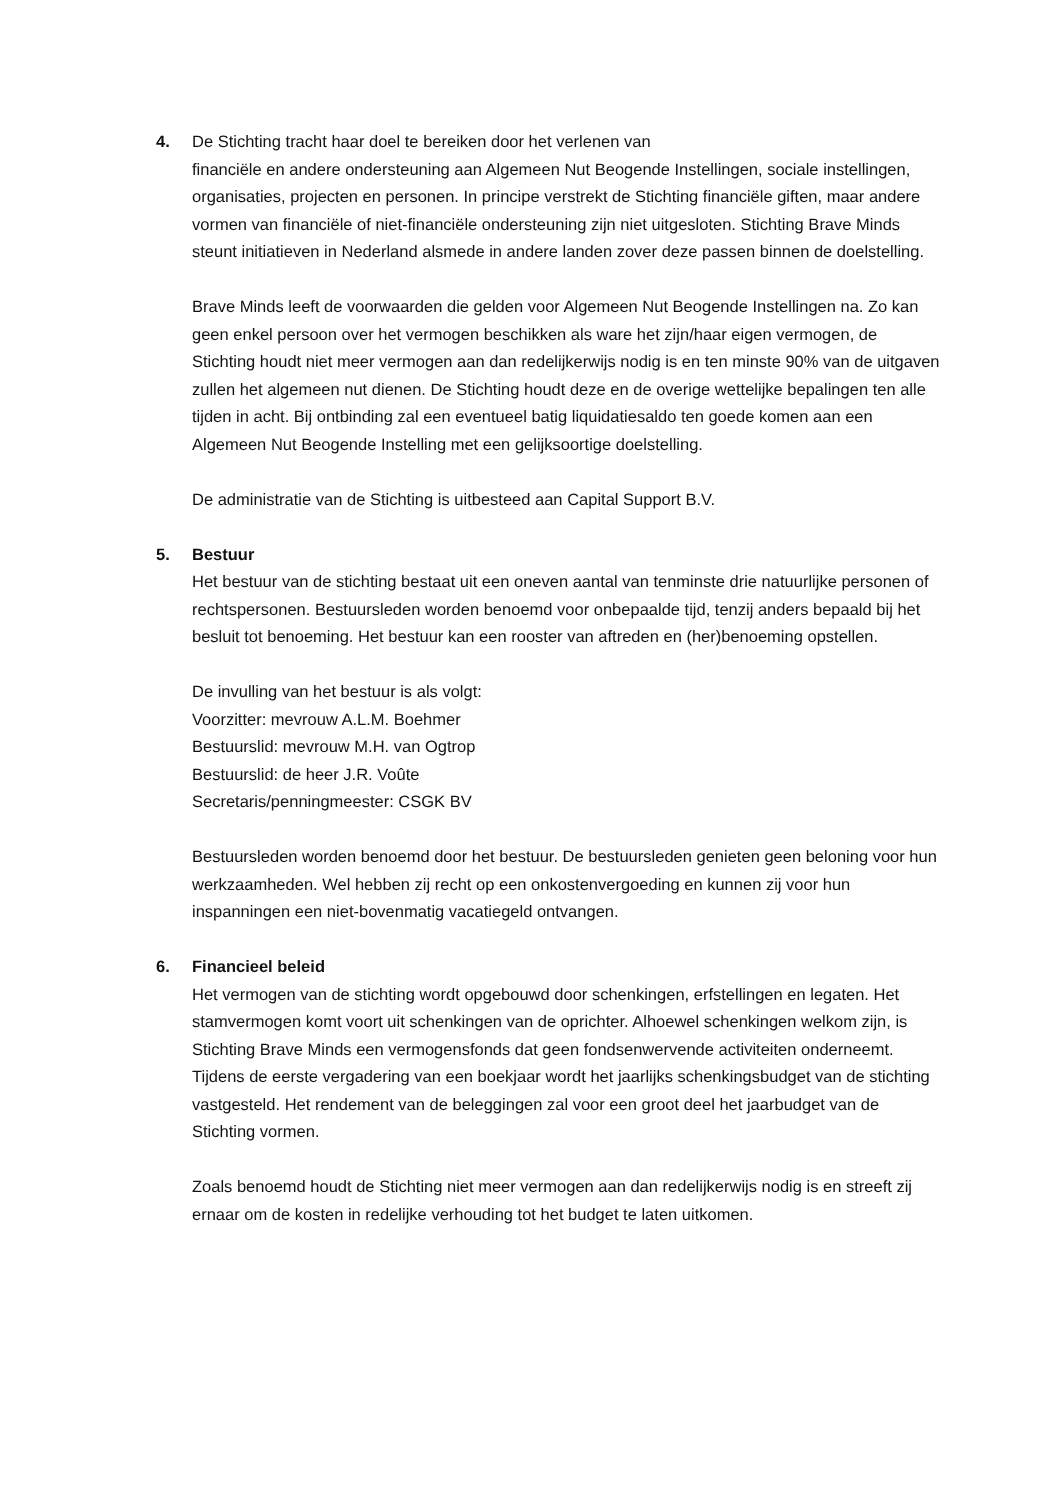4. De Stichting tracht haar doel te bereiken door het verlenen van
financiële en andere ondersteuning aan Algemeen Nut Beogende Instellingen, sociale instellingen, organisaties, projecten en personen. In principe verstrekt de Stichting financiële giften, maar andere vormen van financiële of niet-financiële ondersteuning zijn niet uitgesloten. Stichting Brave Minds steunt initiatieven in Nederland alsmede in andere landen zover deze passen binnen de doelstelling.
Brave Minds leeft de voorwaarden die gelden voor Algemeen Nut Beogende Instellingen na. Zo kan geen enkel persoon over het vermogen beschikken als ware het zijn/haar eigen vermogen, de Stichting houdt niet meer vermogen aan dan redelijkerwijs nodig is en ten minste 90% van de uitgaven zullen het algemeen nut dienen. De Stichting houdt deze en de overige wettelijke bepalingen ten alle tijden in acht. Bij ontbinding zal een eventueel batig liquidatiesaldo ten goede komen aan een Algemeen Nut Beogende Instelling met een gelijksoortige doelstelling.
De administratie van de Stichting is uitbesteed aan Capital Support B.V.
5. Bestuur
Het bestuur van de stichting bestaat uit een oneven aantal van tenminste drie natuurlijke personen of rechtspersonen. Bestuursleden worden benoemd voor onbepaalde tijd, tenzij anders bepaald bij het besluit tot benoeming. Het bestuur kan een rooster van aftreden en (her)benoeming opstellen.
De invulling van het bestuur is als volgt:
Voorzitter: mevrouw A.L.M. Boehmer
Bestuurslid: mevrouw M.H. van Ogtrop
Bestuurslid: de heer J.R. Voûte
Secretaris/penningmeester: CSGK BV
Bestuursleden worden benoemd door het bestuur. De bestuursleden genieten geen beloning voor hun werkzaamheden. Wel hebben zij recht op een onkostenvergoeding en kunnen zij voor hun inspanningen een niet-bovenmatig vacatiegeld ontvangen.
6. Financieel beleid
Het vermogen van de stichting wordt opgebouwd door schenkingen, erfstellingen en legaten. Het stamvermogen komt voort uit schenkingen van de oprichter. Alhoewel schenkingen welkom zijn, is Stichting Brave Minds een vermogensfonds dat geen fondsenwervende activiteiten onderneemt.
Tijdens de eerste vergadering van een boekjaar wordt het jaarlijks schenkingsbudget van de stichting vastgesteld. Het rendement van de beleggingen zal voor een groot deel het jaarbudget van de Stichting vormen.
Zoals benoemd houdt de Stichting niet meer vermogen aan dan redelijkerwijs nodig is en streeft zij ernaar om de kosten in redelijke verhouding tot het budget te laten uitkomen.